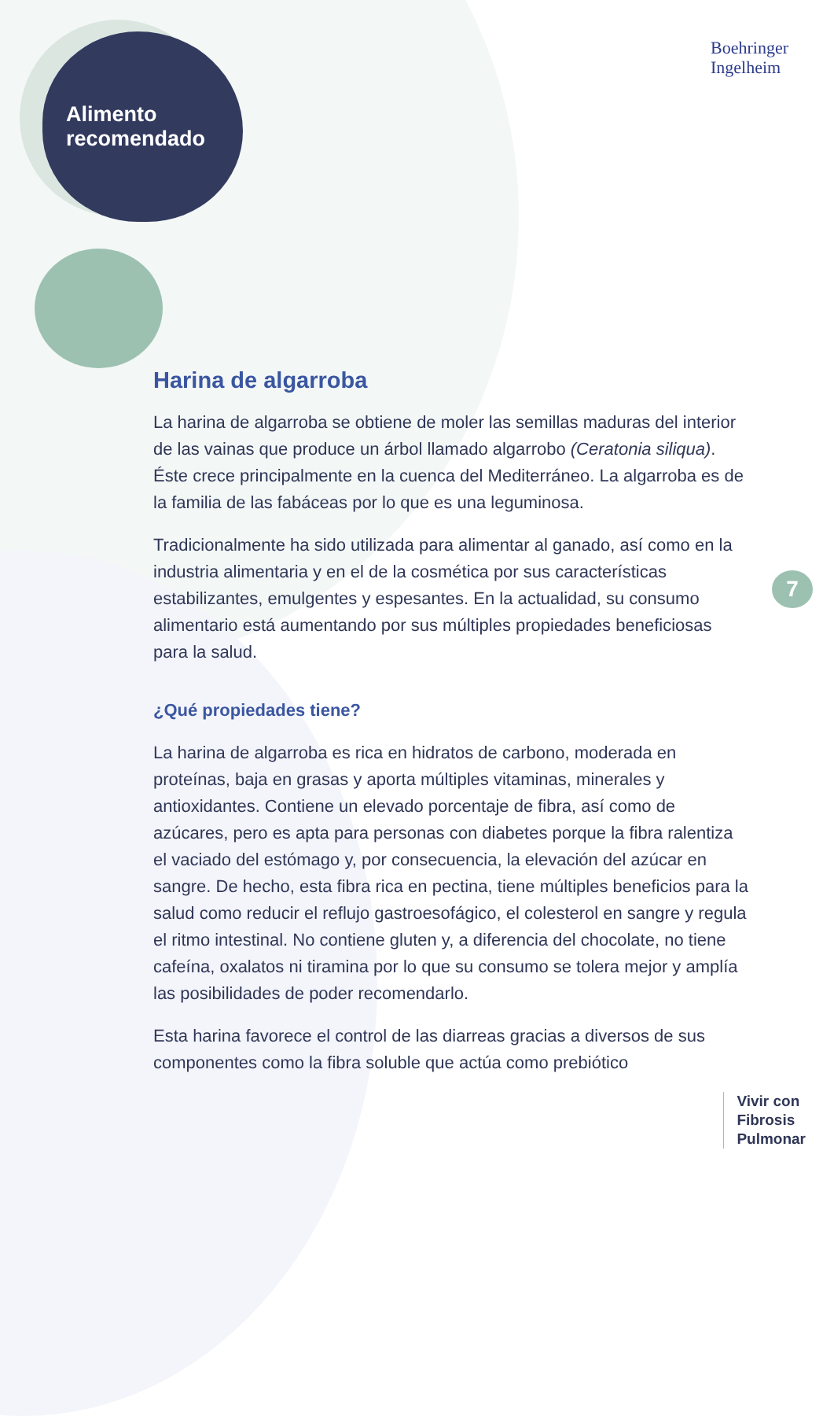Boehringer
Ingelheim
Alimento
recomendado
Harina de algarroba
La harina de algarroba se obtiene de moler las semillas maduras del interior de las vainas que produce un árbol llamado algarrobo (Ceratonia siliqua). Éste crece principalmente en la cuenca del Mediterráneo. La algarroba es de la familia de las fabáceas por lo que es una leguminosa.
Tradicionalmente ha sido utilizada para alimentar al ganado, así como en la industria alimentaria y en el de la cosmética por sus características estabilizantes, emulgentes y espesantes. En la actualidad, su consumo alimentario está aumentando por sus múltiples propiedades beneficiosas para la salud.
¿Qué propiedades tiene?
La harina de algarroba es rica en hidratos de carbono, moderada en proteínas, baja en grasas y aporta múltiples vitaminas, minerales y antioxidantes. Contiene un elevado porcentaje de fibra, así como de azúcares, pero es apta para personas con diabetes porque la fibra ralentiza el vaciado del estómago y, por consecuencia, la elevación del azúcar en sangre. De hecho, esta fibra rica en pectina, tiene múltiples beneficios para la salud como reducir el reflujo gastroesofágico, el colesterol en sangre y regula el ritmo intestinal. No contiene gluten y, a diferencia del chocolate, no tiene cafeína, oxalatos ni tiramina por lo que su consumo se tolera mejor y amplía las posibilidades de poder recomendarlo.
Esta harina favorece el control de las diarreas gracias a diversos de sus componentes como la fibra soluble que actúa como prebiótico
7
Vivir con
Fibrosis
Pulmonar